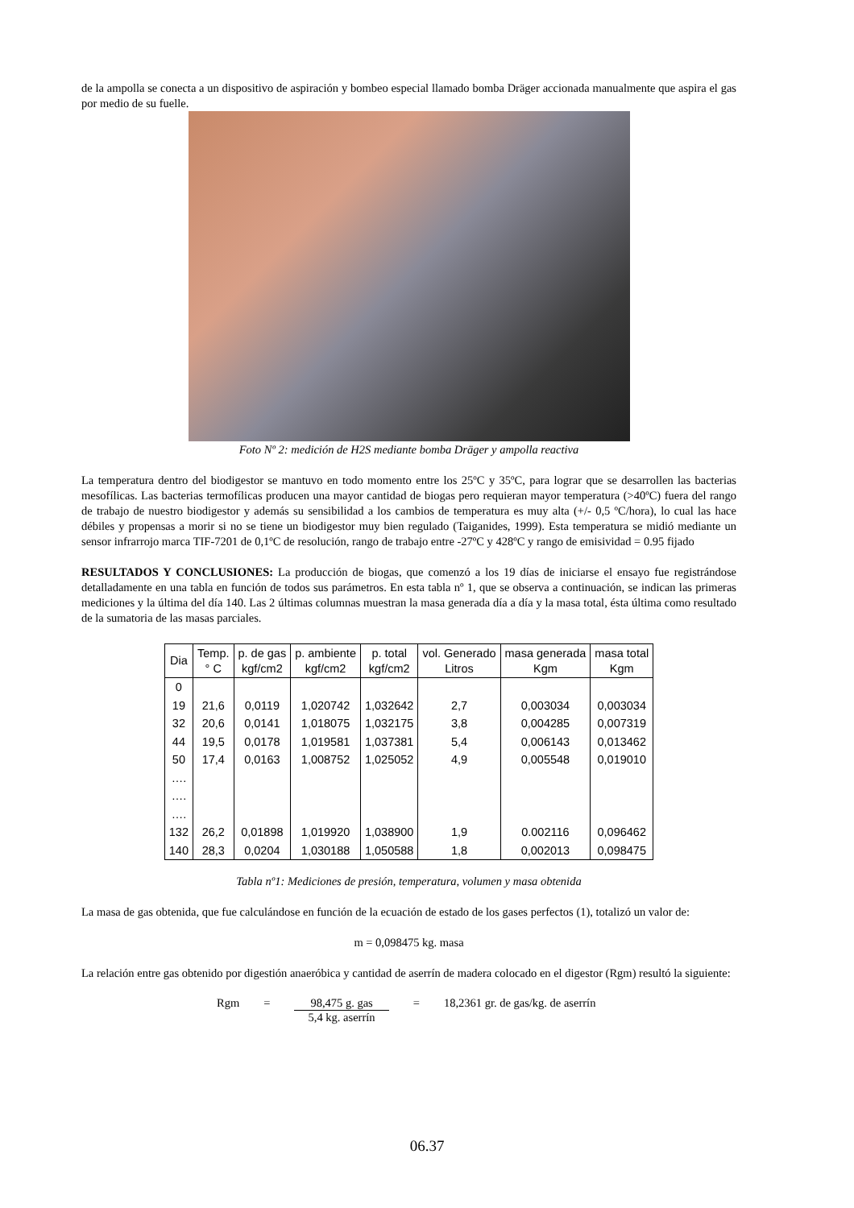de la ampolla se conecta a un dispositivo de aspiración y bombeo especial llamado bomba Dräger accionada manualmente que aspira el gas por medio de su fuelle.
Foto Nº 2: medición de H2S mediante bomba Dräger y ampolla reactiva
La temperatura dentro del biodigestor se mantuvo en todo momento entre los 25ºC y 35ºC, para lograr que se desarrollen las bacterias mesofílicas. Las bacterias termofílicas producen una mayor cantidad de biogas pero requieran mayor temperatura (>40ºC) fuera del rango de trabajo de nuestro biodigestor y además su sensibilidad a los cambios de temperatura es muy alta (+/- 0,5 ºC/hora), lo cual las hace débiles y propensas a morir si no se tiene un biodigestor muy bien regulado (Taiganides, 1999). Esta temperatura se midió mediante un sensor infrarrojo marca TIF-7201 de 0,1ºC de resolución, rango de trabajo entre -27ºC y 428ºC y rango de emisividad = 0.95 fijado
RESULTADOS Y CONCLUSIONES: La producción de biogas, que comenzó a los 19 días de iniciarse el ensayo fue registrándose detalladamente en una tabla en función de todos sus parámetros. En esta tabla nº 1, que se observa a continuación, se indican las primeras mediciones y la última del día 140. Las 2 últimas columnas muestran la masa generada día a día y la masa total, ésta última como resultado de la sumatoria de las masas parciales.
| Dia | Temp. ° C | p. de gas kgf/cm2 | p. ambiente kgf/cm2 | p. total kgf/cm2 | vol. Generado Litros | masa generada Kgm | masa total Kgm |
| --- | --- | --- | --- | --- | --- | --- | --- |
| 0 | | | | | | | |
| 19 | 21,6 | 0,0119 | 1,020742 | 1,032642 | 2,7 | 0,003034 | 0,003034 |
| 32 | 20,6 | 0,0141 | 1,018075 | 1,032175 | 3,8 | 0,004285 | 0,007319 |
| 44 | 19,5 | 0,0178 | 1,019581 | 1,037381 | 5,4 | 0,006143 | 0,013462 |
| 50 | 17,4 | 0,0163 | 1,008752 | 1,025052 | 4,9 | 0,005548 | 0,019010 |
| …. | | | | | | | |
| …. | | | | | | | |
| …. | | | | | | | |
| 132 | 26,2 | 0,01898 | 1,019920 | 1,038900 | 1,9 | 0.002116 | 0,096462 |
| 140 | 28,3 | 0,0204 | 1,030188 | 1,050588 | 1,8 | 0,002013 | 0,098475 |
Tabla nº1: Mediciones de presión, temperatura, volumen y masa obtenida
La masa de gas obtenida, que fue calculándose en función de la ecuación de estado de los gases perfectos (1), totalizó un valor de:
m = 0,098475 kg. masa
La relación entre gas obtenido por digestión anaeróbica y cantidad de aserrín de madera colocado en el digestor (Rgm) resultó la siguiente:
Rgm = 98,475 g. gas
5,4 kg. aserrín = 18,2361 gr. de gas/kg. de aserrín
06.37